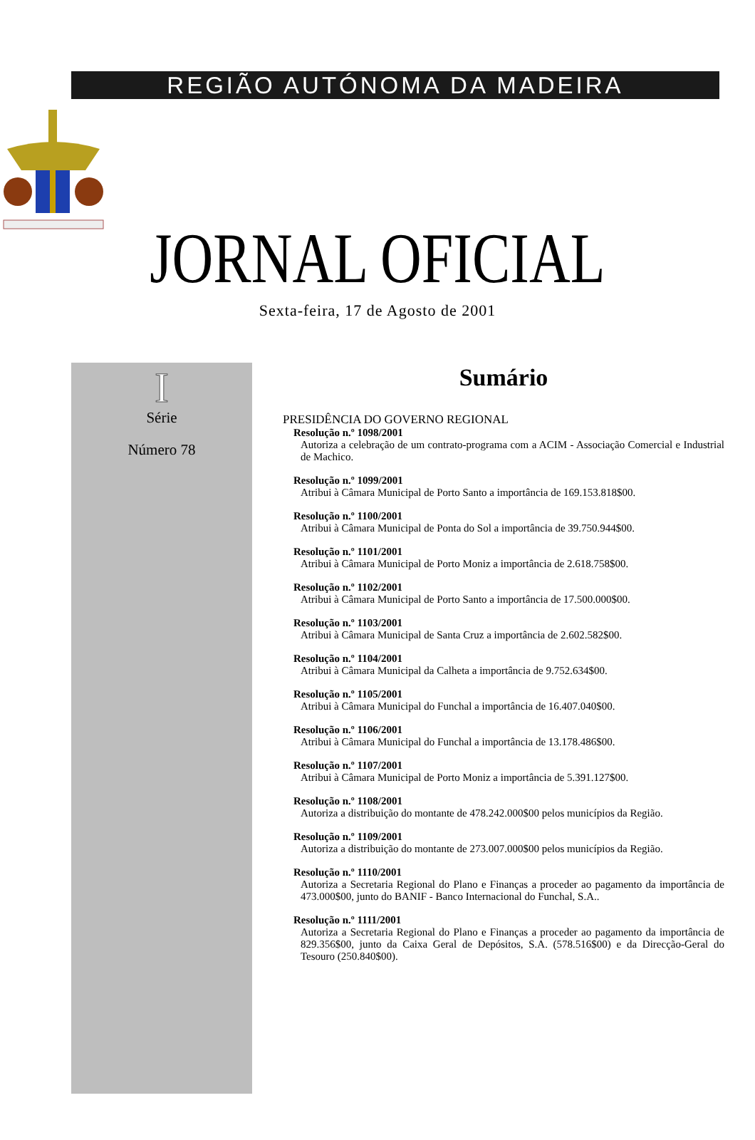REGIÃO AUTÓNOMA DA MADEIRA
JORNAL OFICIAL
Sexta-feira, 17 de Agosto de 2001
I
Série
Número 78
Sumário
PRESIDÊNCIA DO GOVERNO REGIONAL
Resolução n.º 1098/2001
Autoriza a celebração de um contrato-programa com a ACIM - Associação Comercial e Industrial de Machico.
Resolução n.º 1099/2001
Atribui à Câmara Municipal de Porto Santo a importância de 169.153.818$00.
Resolução n.º 1100/2001
Atribui à Câmara Municipal de Ponta do Sol a importância de 39.750.944$00.
Resolução n.º 1101/2001
Atribui à Câmara Municipal de Porto Moniz a importância de 2.618.758$00.
Resolução n.º 1102/2001
Atribui à Câmara Municipal de Porto Santo a importância de 17.500.000$00.
Resolução n.º 1103/2001
Atribui à Câmara Municipal de Santa Cruz a importância de 2.602.582$00.
Resolução n.º 1104/2001
Atribui à Câmara Municipal da Calheta a importância de 9.752.634$00.
Resolução n.º 1105/2001
Atribui à Câmara Municipal do Funchal a importância de 16.407.040$00.
Resolução n.º 1106/2001
Atribui à Câmara Municipal do Funchal a importância de 13.178.486$00.
Resolução n.º 1107/2001
Atribui à Câmara Municipal de Porto Moniz a importância de 5.391.127$00.
Resolução n.º 1108/2001
Autoriza a distribuição do montante de 478.242.000$00 pelos municípios da Região.
Resolução n.º 1109/2001
Autoriza a distribuição do montante de 273.007.000$00 pelos municípios da Região.
Resolução n.º 1110/2001
Autoriza a Secretaria Regional do Plano e Finanças a proceder ao pagamento da importância de 473.000$00, junto do BANIF - Banco Internacional do Funchal, S.A..
Resolução n.º 1111/2001
Autoriza a Secretaria Regional do Plano e Finanças a proceder ao pagamento da importância de 829.356$00, junto da Caixa Geral de Depósitos, S.A. (578.516$00) e da Direcção-Geral do Tesouro (250.840$00).